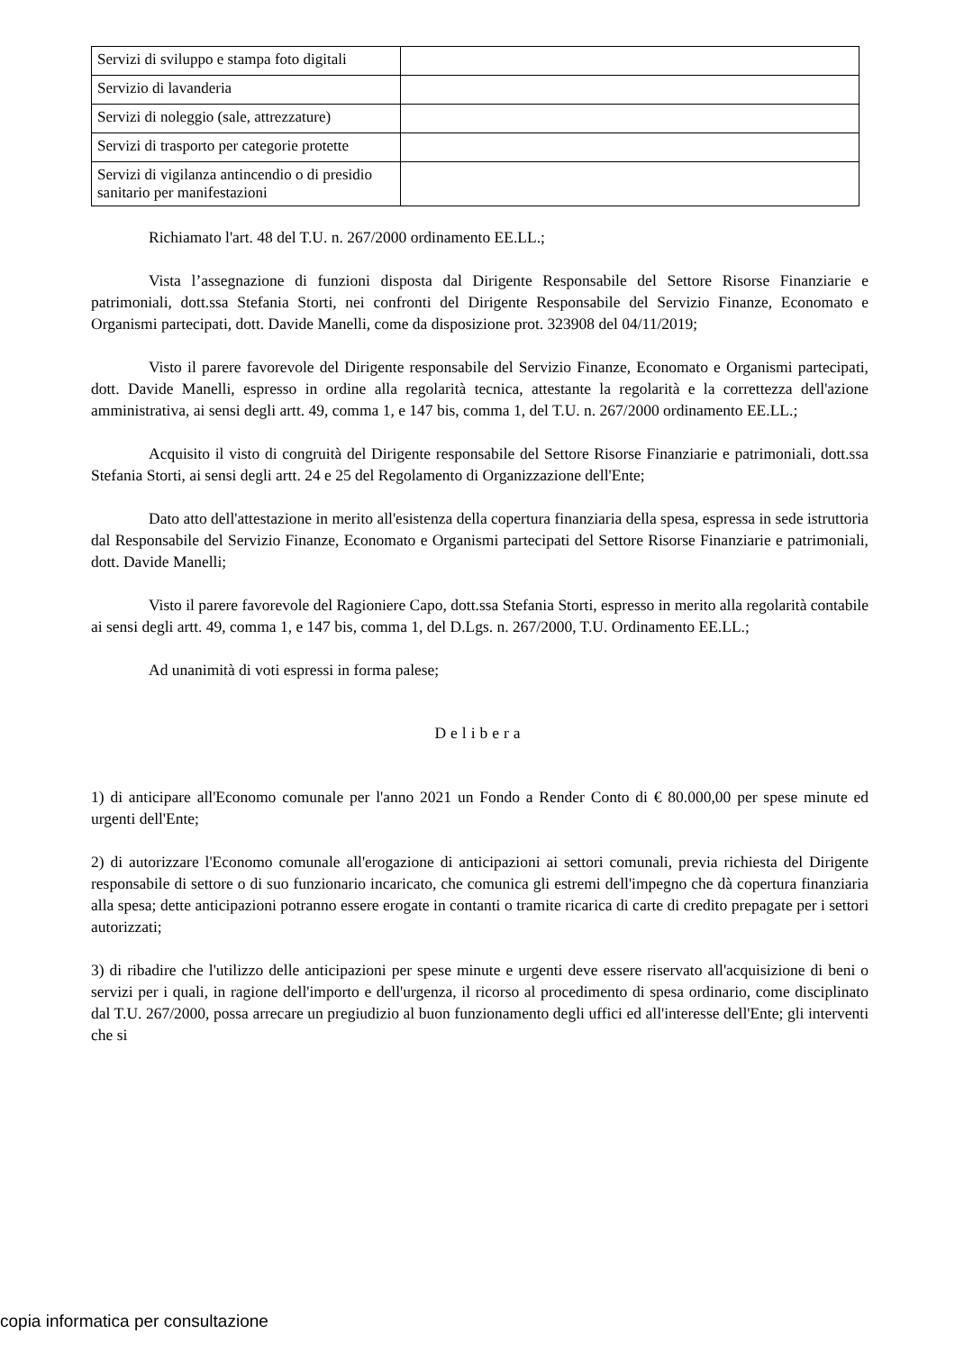| Servizi di sviluppo e stampa foto digitali | |
| Servizio di lavanderia | |
| Servizi di noleggio (sale, attrezzature) | |
| Servizi di trasporto per categorie protette | |
| Servizi di vigilanza antincendio o di presidio sanitario per manifestazioni | |
Richiamato l'art. 48 del T.U. n. 267/2000 ordinamento EE.LL.;
Vista l’assegnazione di funzioni disposta dal Dirigente Responsabile del Settore Risorse Finanziarie e patrimoniali, dott.ssa Stefania Storti, nei confronti del Dirigente Responsabile del Servizio Finanze, Economato e Organismi partecipati, dott. Davide Manelli, come da disposizione prot. 323908 del 04/11/2019;
Visto il parere favorevole del Dirigente responsabile del Servizio Finanze, Economato e Organismi partecipati, dott. Davide Manelli, espresso in ordine alla regolarità tecnica, attestante la regolarità e la correttezza dell'azione amministrativa, ai sensi degli artt. 49, comma 1, e 147 bis, comma 1, del T.U. n. 267/2000 ordinamento EE.LL.;
Acquisito il visto di congruità del Dirigente responsabile del Settore Risorse Finanziarie e patrimoniali, dott.ssa Stefania Storti, ai sensi degli artt. 24 e 25 del Regolamento di Organizzazione dell'Ente;
Dato atto dell'attestazione in merito all'esistenza della copertura finanziaria della spesa, espressa in sede istruttoria dal Responsabile del Servizio Finanze, Economato e Organismi partecipati del Settore Risorse Finanziarie e patrimoniali, dott. Davide Manelli;
Visto il parere favorevole del Ragioniere Capo, dott.ssa Stefania Storti, espresso in merito alla regolarità contabile ai sensi degli artt. 49, comma 1, e 147 bis, comma 1, del D.Lgs. n. 267/2000, T.U. Ordinamento EE.LL.;
Ad unanimità di voti espressi in forma palese;
Delibera
1) di anticipare all'Economo comunale per l'anno 2021 un Fondo a Render Conto di € 80.000,00 per spese minute ed urgenti dell'Ente;
2) di autorizzare l'Economo comunale all'erogazione di anticipazioni ai settori comunali, previa richiesta del Dirigente responsabile di settore o di suo funzionario incaricato, che comunica gli estremi dell'impegno che dà copertura finanziaria alla spesa; dette anticipazioni potranno essere erogate in contanti o tramite ricarica di carte di credito prepagate per i settori autorizzati;
3) di ribadire che l'utilizzo delle anticipazioni per spese minute e urgenti deve essere riservato all'acquisizione di beni o servizi per i quali, in ragione dell'importo e dell'urgenza, il ricorso al procedimento di spesa ordinario, come disciplinato dal T.U. 267/2000, possa arrecare un pregiudizio al buon funzionamento degli uffici ed all'interesse dell'Ente; gli interventi che si
copia informatica per consultazione